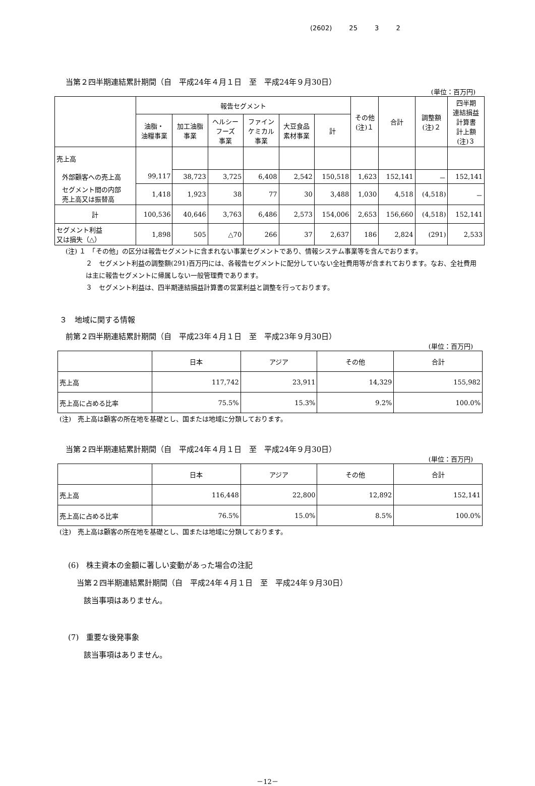(2602) 25 3 2
当第２四半期連結累計期間（自　平成24年４月１日　至　平成24年９月30日）
(単位：百万円)
| | 報告セグメント | | | | | | その他 (注)１ | 合計 | 調整額 (注)２ | 四半期 連結損益 計算書 計上額 (注)３ |
| --- | --- | --- | --- | --- | --- | --- | --- | --- | --- | --- |
| | 油脂・ 油糧事業 | 加工油脂 事業 | ヘルシー フーズ 事業 | ファイン ケミカル 事業 | 大豆食品 素材事業 | 計 | | | | |
| 売上高 | | | | | | | | | | |
| 外部顧客への売上高 | 99,117 | 38,723 | 3,725 | 6,408 | 2,542 | 150,518 | 1,623 | 152,141 | － | 152,141 |
| セグメント間の内部 売上高又は振替高 | 1,418 | 1,923 | 38 | 77 | 30 | 3,488 | 1,030 | 4,518 | (4,518) | － |
| 計 | 100,536 | 40,646 | 3,763 | 6,486 | 2,573 | 154,006 | 2,653 | 156,660 | (4,518) | 152,141 |
| セグメント利益 又は損失（△） | 1,898 | 505 | △70 | 266 | 37 | 2,637 | 186 | 2,824 | (291) | 2,533 |
(注) １　「その他」の区分は報告セグメントに含まれない事業セグメントであり、情報システム事業等を含んでおります。
２　セグメント利益の調整額(291)百万円には、各報告セグメントに配分していない全社費用等が含まれております。なお、全社費用は主に報告セグメントに帰属しない一般管理費であります。
３　セグメント利益は、四半期連結損益計算書の営業利益と調整を行っております。
３　地域に関する情報
前第２四半期連結累計期間（自　平成23年４月１日　至　平成23年９月30日）
(単位：百万円)
| | 日本 | アジア | その他 | 合計 |
| 売上高 | 117,742 | 23,911 | 14,329 | 155,982 |
| 売上高に占める比率 | 75.5% | 15.3% | 9.2% | 100.0% |
(注)　売上高は顧客の所在地を基礎とし、国または地域に分類しております。
当第２四半期連結累計期間（自　平成24年４月１日　至　平成24年９月30日）
(単位：百万円)
| | 日本 | アジア | その他 | 合計 |
| 売上高 | 116,448 | 22,800 | 12,892 | 152,141 |
| 売上高に占める比率 | 76.5% | 15.0% | 8.5% | 100.0% |
(注)　売上高は顧客の所在地を基礎とし、国または地域に分類しております。
(6)　株主資本の金額に著しい変動があった場合の注記
当第２四半期連結累計期間（自　平成24年４月１日　至　平成24年９月30日）
該当事項はありません。
(7)　重要な後発事象
該当事項はありません。
－12－